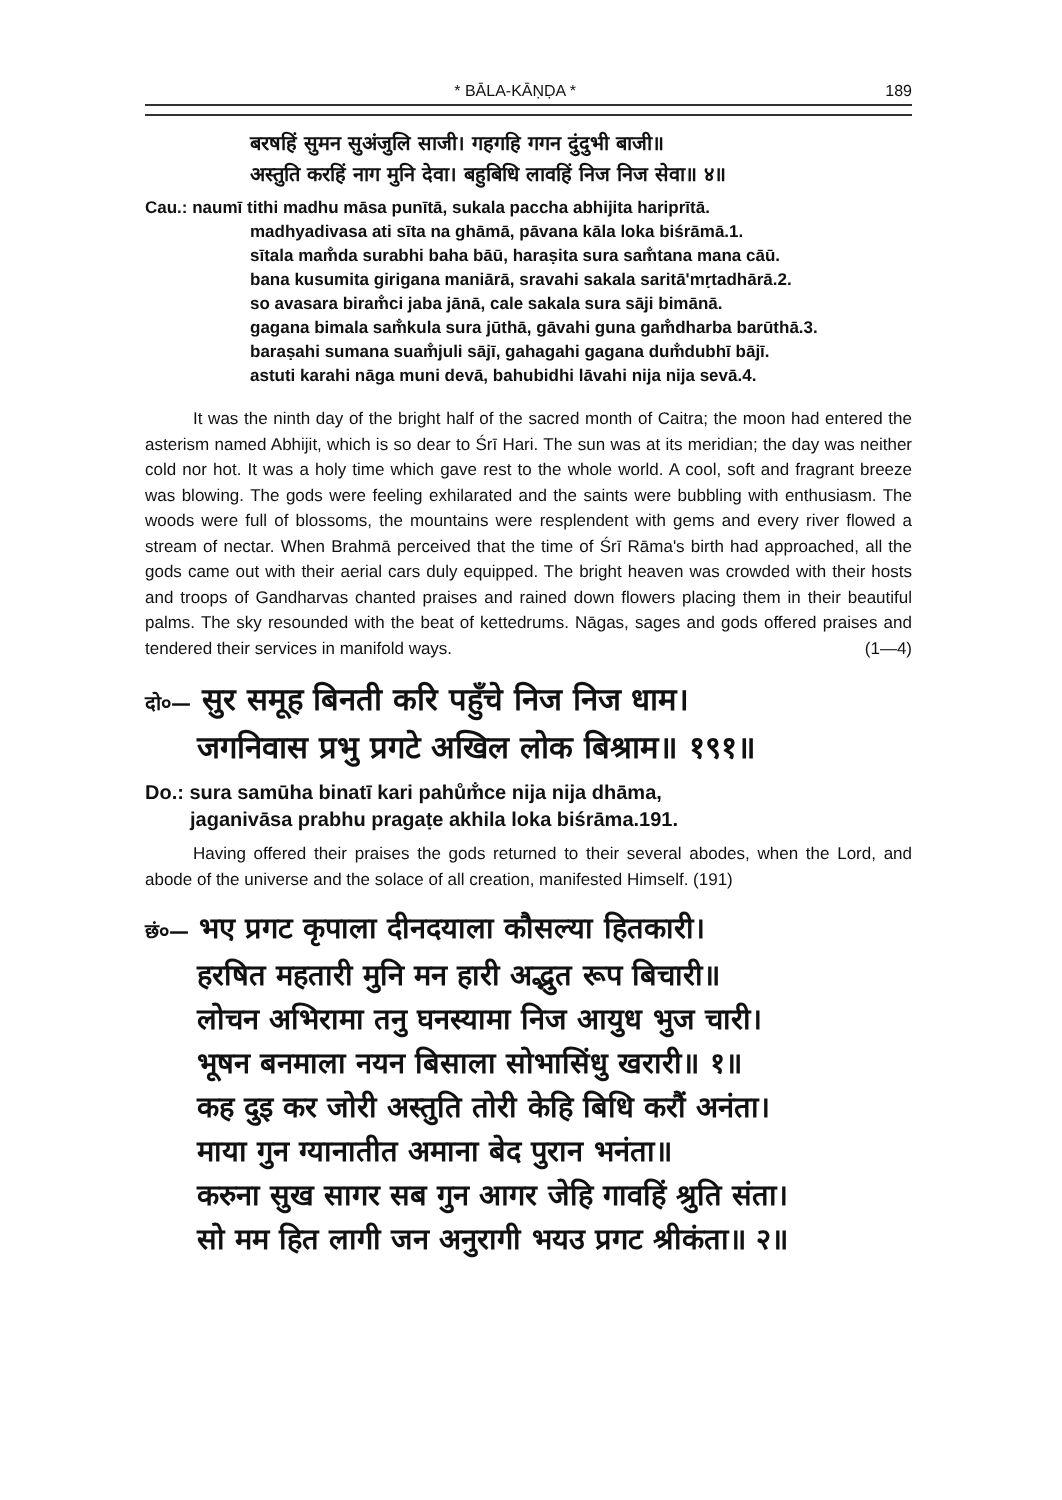* BĀLA-KĀṆḌA * 189
बरषहिं सुमन सुअंजुलि साजी। गहगहि गगन दुंदुभी बाजी॥
अस्तुति करहिं नाग मुनि देवा। बहुबिधि लावहिं निज निज सेवा॥ ४॥
Cau.: naumī tithi madhu māsa punītā, sukala paccha abhijita hariprītā.
madhyadivasa ati sīta na ghāmā, pāvana kāla loka biśrāmā.1.
sītala mam̐da surabhi baha bāū, haraṣita sura sam̐tana mana cāū.
bana kusumita girigana maniārā, sravahi sakala saritā'mṛtadhārā.2.
so avasara biram̐ci jaba jānā, cale sakala sura sāji bimānā.
gagana bimala sam̐kula sura jūthā, gāvahi guna gam̐dharba barūthā.3.
baraṣahi sumana suam̐juli sājī, gahagahi gagana dum̐dubhī bājī.
astuti karahi nāga muni devā, bahubidhi lāvahi nija nija sevā.4.
It was the ninth day of the bright half of the sacred month of Caitra; the moon had entered the asterism named Abhijit, which is so dear to Śrī Hari. The sun was at its meridian; the day was neither cold nor hot. It was a holy time which gave rest to the whole world. A cool, soft and fragrant breeze was blowing. The gods were feeling exhilarated and the saints were bubbling with enthusiasm. The woods were full of blossoms, the mountains were resplendent with gems and every river flowed a stream of nectar. When Brahmā perceived that the time of Śrī Rāma's birth had approached, all the gods came out with their aerial cars duly equipped. The bright heaven was crowded with their hosts and troops of Gandharvas chanted praises and rained down flowers placing them in their beautiful palms. The sky resounded with the beat of kettedrums. Nāgas, sages and gods offered praises and tendered their services in manifold ways. (1—4)
दो०— सुर समूह बिनती करि पहुँचे निज निज धाम।
जगनिवास प्रभु प्रगटे अखिल लोक बिश्राम॥ १९१॥
Do.: sura samūha binatī kari pahům̐ce nija nija dhāma,
jaganivāsa prabhu pragaṭe akhila loka biśrāma.191.
Having offered their praises the gods returned to their several abodes, when the Lord, and abode of the universe and the solace of all creation, manifested Himself. (191)
छं०— भए प्रगट कृपाला दीनदयाला कौसल्या हितकारी।
हरषित महतारी मुनि मन हारी अद्भुत रूप बिचारी॥
लोचन अभिरामा तनु घनस्यामा निज आयुध भुज चारी।
भूषन बनमाला नयन बिसाला सोभासिंधु खरारी॥ १॥
कह दुइ कर जोरी अस्तुति तोरी केहि बिधि करौं अनंता।
माया गुन ग्यानातीत अमाना बेद पुरान भनंता॥
करुना सुख सागर सब गुन आगर जेहि गावहिं श्रुति संता।
सो मम हित लागी जन अनुरागी भयउ प्रगट श्रीकंता॥ २॥